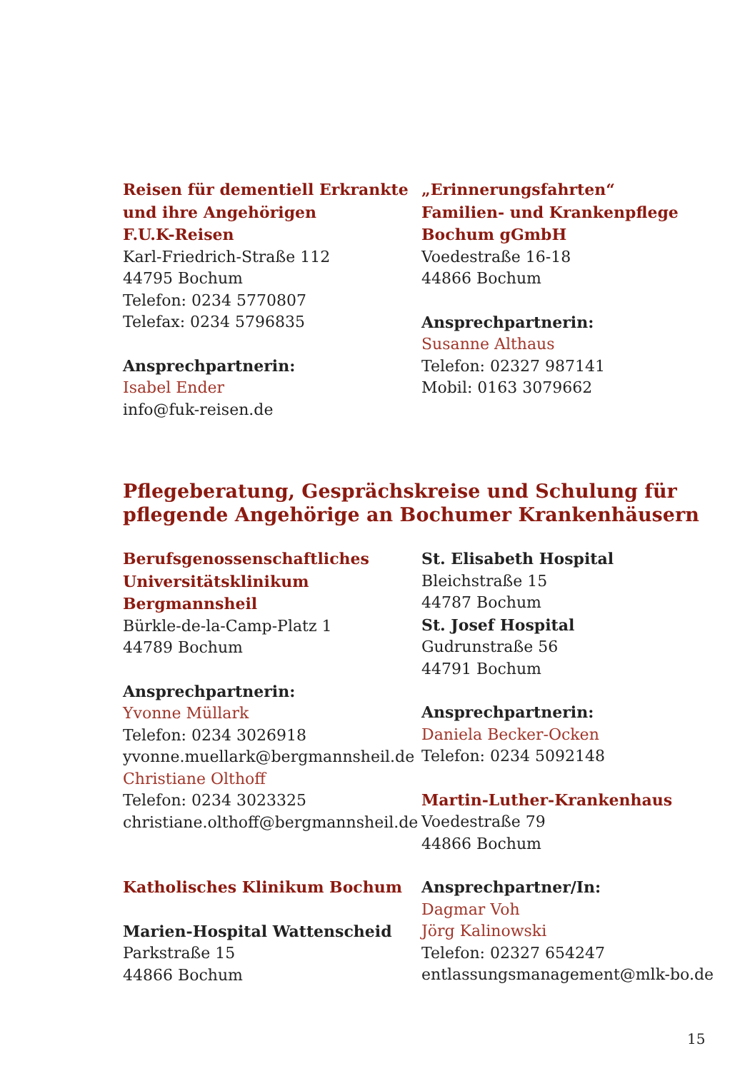Reisen für dementiell Erkrankte
und ihre Angehörigen
F.U.K-Reisen
Karl-Friedrich-Straße 112
44795 Bochum
Telefon: 0234 5770807
Telefax: 0234 5796835
Ansprechpartnerin:
Isabel Ender
info@fuk-reisen.de
„Erinnerungsfahrten“
Familien- und Krankenpflege
Bochum gGmbH
Voedestraße 16-18
44866 Bochum
Ansprechpartnerin:
Susanne Althaus
Telefon: 02327 987141
Mobil: 0163 3079662
Pflegeberatung, Gesprächskreise und Schulung für pflegende Angehörige an Bochumer Krankenhäusern
Berufsgenossenschaftliches
Universitätsklinikum
Bergmannsheil
Bürkle-de-la-Camp-Platz 1
44789 Bochum
Ansprechpartnerin:
Yvonne Müllark
Telefon: 0234 3026918
yvonne.muellark@bergmannsheil.de
Christiane Olthoff
Telefon: 0234 3023325
christiane.olthoff@bergmannsheil.de
Katholisches Klinikum Bochum
Marien-Hospital Wattenscheid
Parkstraße 15
44866 Bochum
St. Elisabeth Hospital
Bleichstraße 15
44787 Bochum
St. Josef Hospital
Gudrunstraße 56
44791 Bochum
Ansprechpartnerin:
Daniela Becker-Ocken
Telefon: 0234 5092148
Martin-Luther-Krankenhaus
Voedestraße 79
44866 Bochum
Ansprechpartner/In:
Dagmar Voh
Jörg Kalinowski
Telefon: 02327 654247
entlassungsmanagement@mlk-bo.de
15